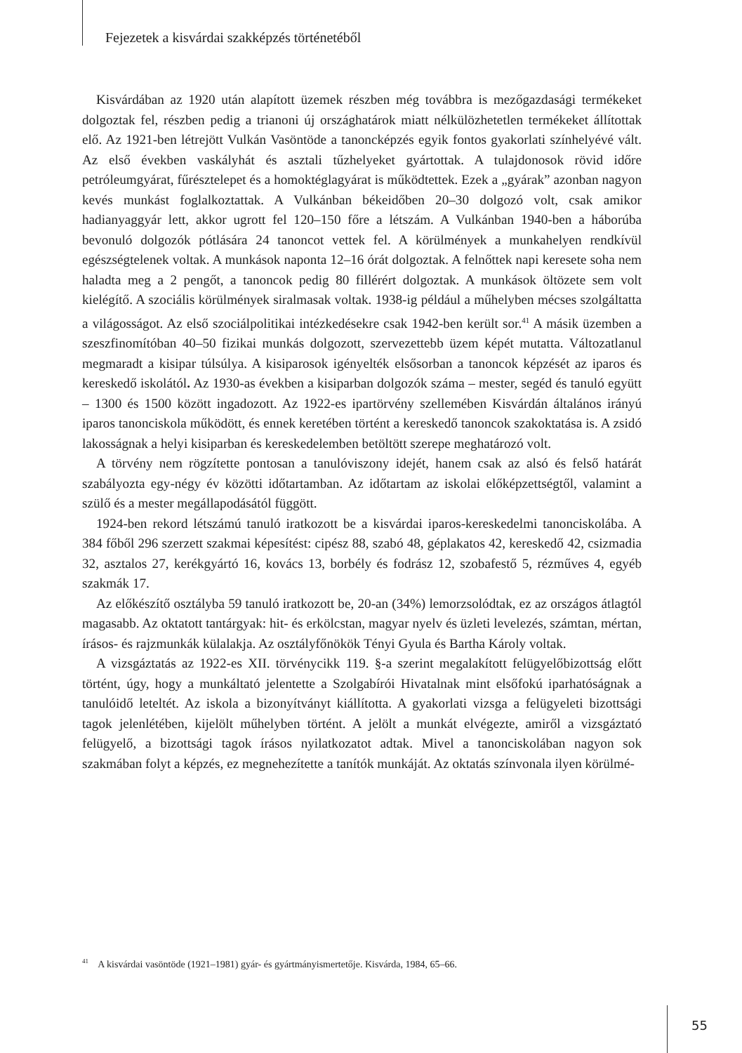Fejezetek a kisvárdai szakképzés történetéből
Kisvárdában az 1920 után alapított üzemek részben még továbbra is mezőgazdasági termékeket dolgoztak fel, részben pedig a trianoni új országhatárok miatt nélkülözhetetlen termékeket állítottak elő. Az 1921-ben létrejött Vulkán Vasöntöde a tanoncképzés egyik fontos gyakorlati színhelyévé vált. Az első években vaskályhát és asztali tűzhelyeket gyártottak. A tulajdonosok rövid időre petróleumgyárat, fűrésztelepet és a homoktéglagyárat is működtettek. Ezek a „gyárak” azonban nagyon kevés munkást foglalkoztattak. A Vulkánban békeidőben 20–30 dolgozó volt, csak amikor hadianyaggyár lett, akkor ugrott fel 120–150 főre a létszám. A Vulkánban 1940-ben a háborúba bevonuló dolgozók pótlására 24 tanoncot vettek fel. A körülmények a munkahelyen rendkívül egészségtelenek voltak. A munkások naponta 12–16 órát dolgoztak. A felnőttek napi keresete soha nem haladta meg a 2 pengőt, a tanoncok pedig 80 fillérért dolgoztak. A munkások öltözete sem volt kielégítő. A szociális körülmények siralmasak voltak. 1938-ig például a műhelyben mécses szolgáltatta a világosságot. Az első szociálpolitikai intézkedésekre csak 1942-ben került sor.<sup>41</sup> A másik üzemben a szeszfinomítóban 40–50 fizikai munkás dolgozott, szervezettebb üzem képét mutatta. Változatlanul megmaradt a kisipar túlsúlya. A kisiparosok igényelték elsősorban a tanoncok képzését az iparos és kereskedő iskolától. Az 1930-as években a kisiparban dolgozók száma – mester, segéd és tanuló együtt – 1300 és 1500 között ingadozott. Az 1922-es ipartörvény szellemében Kisvárdán általános irányú iparos tanonciskola működött, és ennek keretében történt a kereskedő tanoncok szakoktatása is. A zsidó lakosságnak a helyi kisiparban és kereskedelemben betöltött szerepe meghatározó volt.
A törvény nem rögzítette pontosan a tanulóviszony idejét, hanem csak az alsó és felső határát szabályozta egy-négy év közötti időtartamban. Az időtartam az iskolai előképzettségtől, valamint a szülő és a mester megállapodásától függött.
1924-ben rekord létszámú tanuló iratkozott be a kisvárdai iparos-kereskedelmi tanonciskolába. A 384 főből 296 szerzett szakmai képesítést: cipész 88, szabó 48, géplakatos 42, kereskedő 42, csizmadia 32, asztalos 27, kerékgyártó 16, kovács 13, borbély és fodrász 12, szobafestő 5, rézműves 4, egyéb szakmák 17.
Az előkészítő osztályba 59 tanuló iratkozott be, 20-an (34%) lemorzsolódtak, ez az országos átlagtól magasabb. Az oktatott tantárgyak: hit- és erkölcstan, magyar nyelv és üzleti levelezés, számtan, mértan, írásos- és rajzmunkák külalakja. Az osztályfőnökök Tényi Gyula és Bartha Károly voltak.
A vizsgáztatás az 1922-es XII. törvénycikk 119. §-a szerint megalakított felügyelőbizottság előtt történt, úgy, hogy a munkáltató jelentette a Szolgabírói Hivatalnak mint elsőfokú iparhatóságnak a tanulóidő leteltét. Az iskola a bizonyítványt kiállította. A gyakorlati vizsga a felügyeleti bizottsági tagok jelenlétében, kijelölt műhelyben történt. A jelölt a munkát elvégezte, amiről a vizsgáztató felügyelő, a bizottsági tagok írásos nyilatkozatot adtak. Mivel a tanonciskolában nagyon sok szakmában folyt a képzés, ez megnehezítette a tanítók munkáját. Az oktatás színvonala ilyen körülmé-
<sup>41</sup> A kisvárdai vasöntöde (1921–1981) gyár- és gyártmányismertetője. Kisvárda, 1984, 65–66.
55